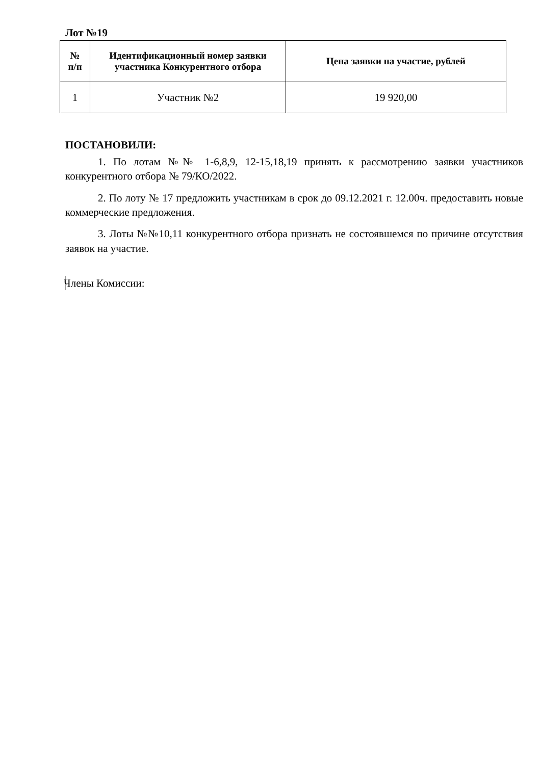Лот №19
| № п/п | Идентификационный номер заявки участника Конкурентного отбора | Цена заявки на участие, рублей |
| --- | --- | --- |
| 1 | Участник №2 | 19 920,00 |
ПОСТАНОВИЛИ:
1. По лотам №№ 1-6,8,9, 12-15,18,19 принять к рассмотрению заявки участников конкурентного отбора № 79/КО/2022.
2. По лоту № 17 предложить участникам в срок до 09.12.2021 г. 12.00ч. предоставить новые коммерческие предложения.
3. Лоты №№10,11 конкурентного отбора признать не состоявшемся по причине отсутствия заявок на участие.
Члены Комиссии: